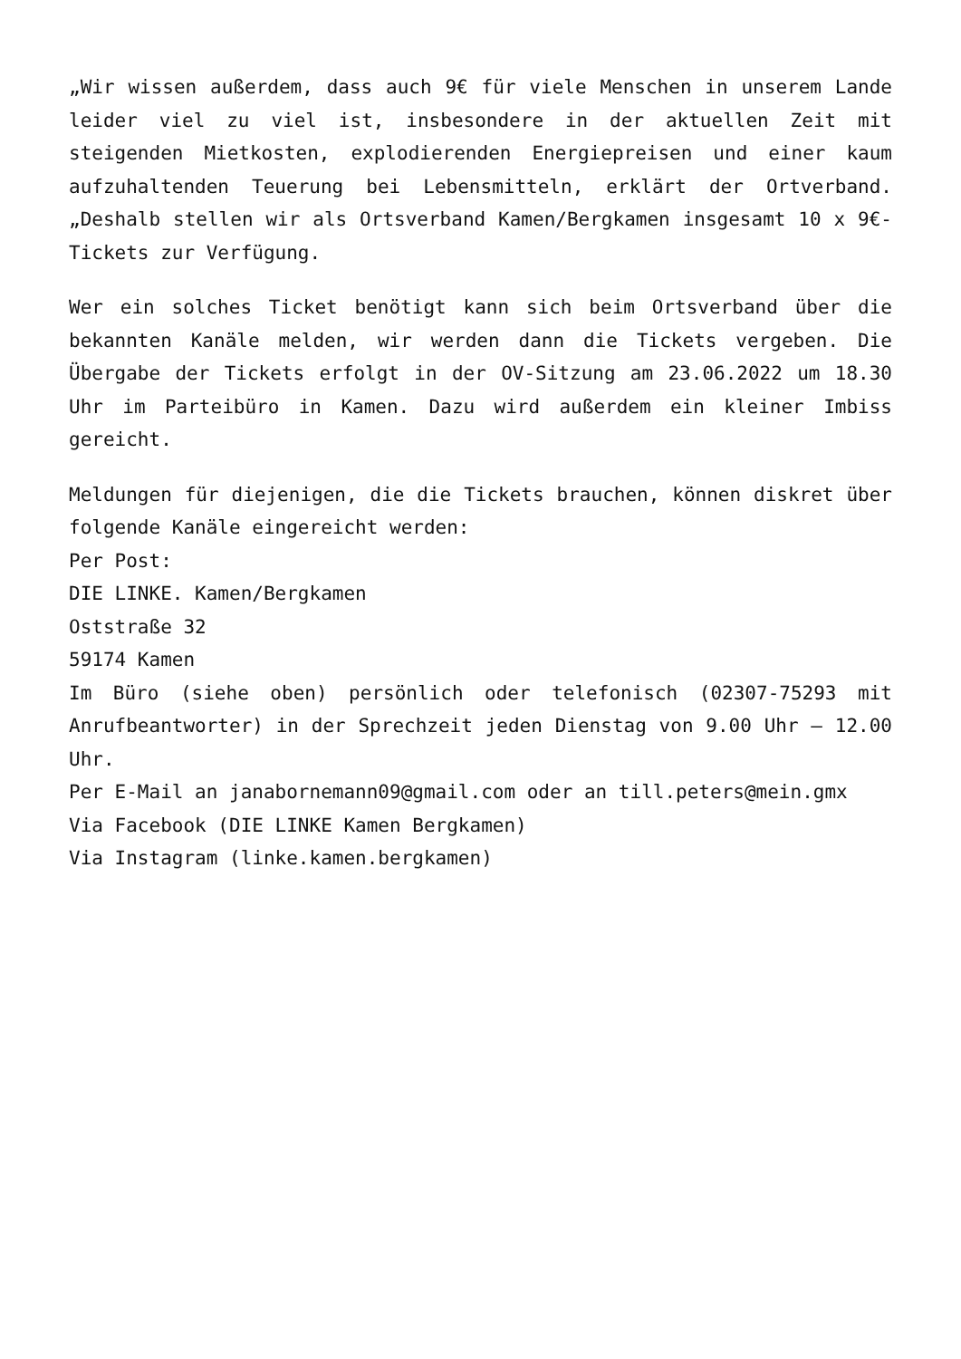„Wir wissen außerdem, dass auch 9€ für viele Menschen in unserem Lande leider viel zu viel ist, insbesondere in der aktuellen Zeit mit steigenden Mietkosten, explodierenden Energiepreisen und einer kaum aufzuhaltenden Teuerung bei Lebensmitteln, erklärt der Ortverband. „Deshalb stellen wir als Ortsverband Kamen/Bergkamen insgesamt 10 x 9€-Tickets zur Verfügung.
Wer ein solches Ticket benötigt kann sich beim Ortsverband über die bekannten Kanäle melden, wir werden dann die Tickets vergeben. Die Übergabe der Tickets erfolgt in der OV-Sitzung am 23.06.2022 um 18.30 Uhr im Parteibüro in Kamen. Dazu wird außerdem ein kleiner Imbiss gereicht.
Meldungen für diejenigen, die die Tickets brauchen, können diskret über folgende Kanäle eingereicht werden:
Per Post:
DIE LINKE. Kamen/Bergkamen
Oststraße 32
59174 Kamen
Im Büro (siehe oben) persönlich oder telefonisch (02307-75293 mit Anrufbeantworter) in der Sprechzeit jeden Dienstag von 9.00 Uhr – 12.00 Uhr.
Per E-Mail an janabornemann09@gmail.com oder an till.peters@mein.gmx
Via Facebook (DIE LINKE Kamen Bergkamen)
Via Instagram (linke.kamen.bergkamen)